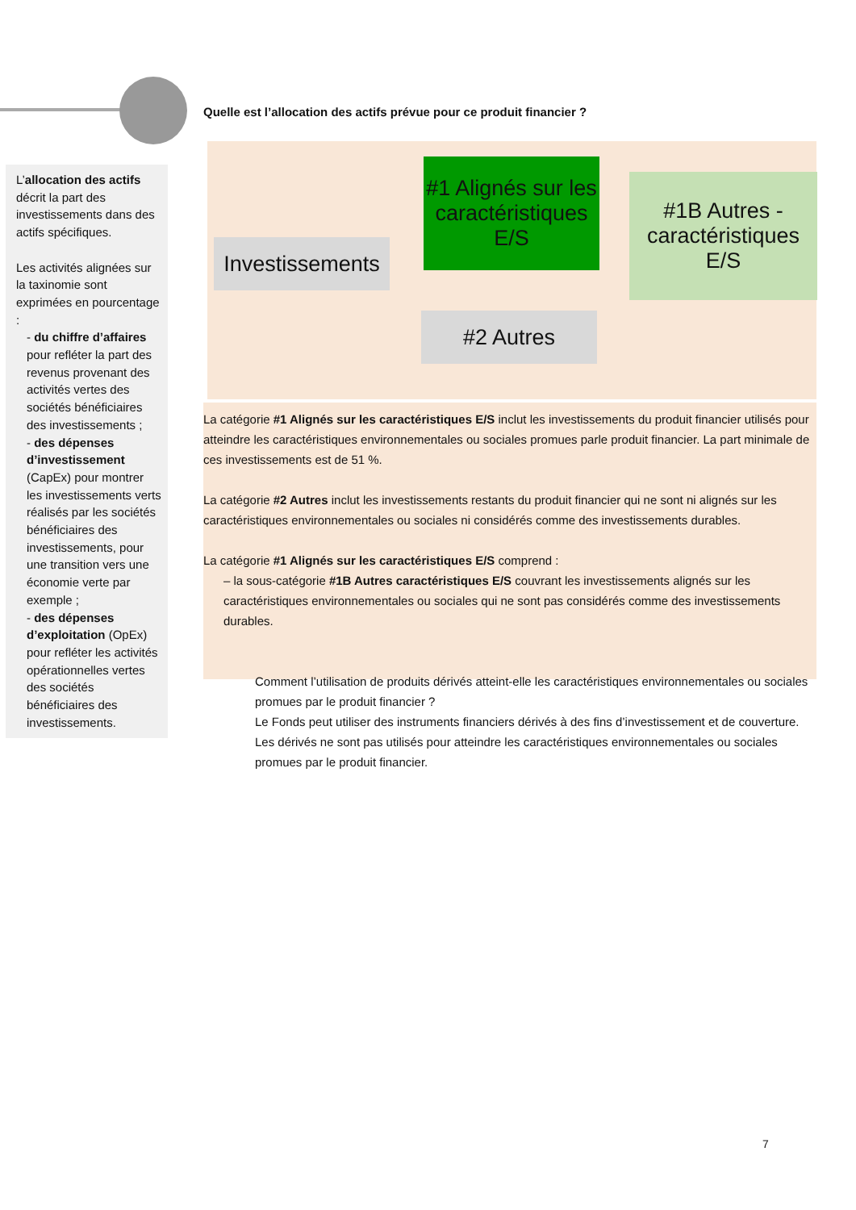L’allocation des actifs décrit la part des investissements dans des actifs spécifiques.
Les activités alignées sur la taxinomie sont exprimées en pourcentage :
- du chiffre d’affaires pour refléter la part des revenus provenant des activités vertes des sociétés bénéficiaires des investissements ;
- des dépenses d’investissement (CapEx) pour montrer les investissements verts réalisés par les sociétés bénéficiaires des investissements, pour une transition vers une économie verte par exemple ;
- des dépenses d’exploitation (OpEx) pour refléter les activités opérationnelles vertes des sociétés bénéficiaires des investissements.
Quelle est l’allocation des actifs prévue pour ce produit financier ?
Investissements
#1 Alignés sur les caractéristiques E/S
#1B Autres - caractéristiques E/S
#2 Autres
La catégorie #1 Alignés sur les caractéristiques E/S inclut les investissements du produit financier utilisés pour atteindre les caractéristiques environnementales ou sociales promues parle produit financier. La part minimale de ces investissements est de 51 %.
La catégorie #2 Autres inclut les investissements restants du produit financier qui ne sont ni alignés sur les caractéristiques environnementales ou sociales ni considérés comme des investissements durables.
La catégorie #1 Alignés sur les caractéristiques E/S comprend :
– la sous-catégorie #1B Autres caractéristiques E/S couvrant les investissements alignés sur les caractéristiques environnementales ou sociales qui ne sont pas considérés comme des investissements durables.
Comment l’utilisation de produits dérivés atteint-elle les caractéristiques environnementales ou sociales promues par le produit financier ?
Le Fonds peut utiliser des instruments financiers dérivés à des fins d’investissement et de couverture. Les dérivés ne sont pas utilisés pour atteindre les caractéristiques environnementales ou sociales promues par le produit financier.
7